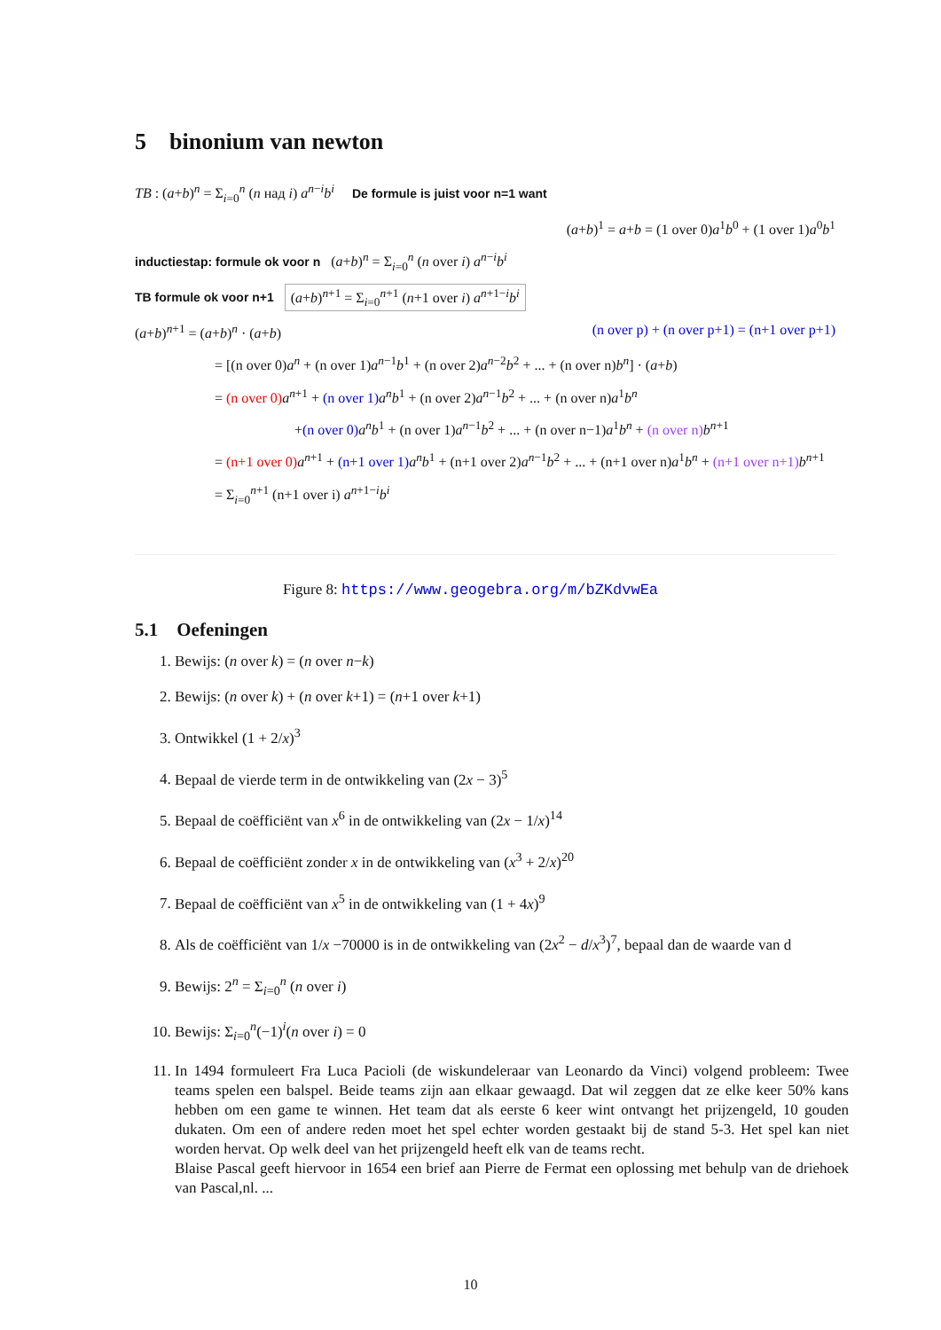5 binonium van newton
TB : (a+b)<sup>n</sup> = Σ<sub>i=0</sub><sup>n</sup> (n над i) a<sup>n−i</sup>b<sup>i</sup> De formule is juist voor n=1 want
(a+b)<sup>1</sup> = a+b = (1 over 0)a<sup>1</sup>b<sup>0</sup> + (1 over 1)a<sup>0</sup>b<sup>1</sup>
inductiestap: formule ok voor n (a+b)<sup>n</sup> = Σ<sub>i=0</sub><sup>n</sup> (n over i) a<sup>n−i</sup>b<sup>i</sup>
TB formule ok voor n+1 (a+b)<sup>n+1</sup> = Σ<sub>i=0</sub><sup>n+1</sup> (n+1 over i) a<sup>n+1−i</sup>b<sup>i</sup>
(a+b)<sup>n+1</sup> = (a+b)<sup>n</sup> · (a+b) (n over p) + (n over p+1) = (n+1 over p+1)
= [(n over 0)a<sup>n</sup> + (n over 1)a<sup>n−1</sup>b<sup>1</sup> + (n over 2)a<sup>n−2</sup>b<sup>2</sup> + ... + (n over n)b<sup>n</sup>] · (a+b)
= (n over 0) a<sup>n+1</sup> + (n over 1) a<sup>n</sup>b<sup>1</sup> + (n over 2)a<sup>n−1</sup>b<sup>2</sup> + ... + (n over n)a<sup>1</sup>b<sup>n</sup>
+(n over 0) a<sup>n</sup>b<sup>1</sup> + (n over 1)a<sup>n−1</sup>b<sup>2</sup> + ... + (n over n−1)a<sup>1</sup>b<sup>n</sup> + (n over n) b<sup>n+1</sup>
= (n+1 over 0) a<sup>n+1</sup> + (n+1 over 1) a<sup>n</sup>b<sup>1</sup> + (n+1 over 2)a<sup>n−1</sup>b<sup>2</sup> + ... + (n+1 over n)a<sup>1</sup>b<sup>n</sup> + (n+1 over n+1) b<sup>n+1</sup>
= Σ<sub>i=0</sub><sup>n+1</sup> (n+1 over i) a<sup>n+1−i</sup>b<sup>i</sup>
Figure 8: https://www.geogebra.org/m/bZKdvwEa
5.1 Oefeningen
1. Bewijs: (n over k) = (n over n−k)
2. Bewijs: (n over k) + (n over k+1) = (n+1 over k+1)
3. Ontwikkel (1 + 2/x)<sup>3</sup>
4. Bepaal de vierde term in de ontwikkeling van (2x − 3)<sup>5</sup>
5. Bepaal de coëfficiënt van x<sup>6</sup> in de ontwikkeling van (2x − 1/x)<sup>14</sup>
6. Bepaal de coëfficiënt zonder x in de ontwikkeling van (x<sup>3</sup> + 2/x)<sup>20</sup>
7. Bepaal de coëfficiënt van x<sup>5</sup> in de ontwikkeling van (1 + 4x)<sup>9</sup>
8. Als de coëfficiënt van 1/x −70000 is in de ontwikkeling van (2x<sup>2</sup> − d/x<sup>3</sup>)<sup>7</sup>, bepaal dan de waarde van d
9. Bewijs: 2<sup>n</sup> = Σ<sub>i=0</sub><sup>n</sup> (n over i)
10. Bewijs: Σ<sub>i=0</sub><sup>n</sup>(−1)<sup>i</sup>(n over i) = 0
11. In 1494 formuleert Fra Luca Pacioli (de wiskundeleraar van Leonardo da Vinci) volgend probleem: Twee teams spelen een balspel. Beide teams zijn aan elkaar gewaagd. Dat wil zeggen dat ze elke keer 50% kans hebben om een game te winnen. Het team dat als eerste 6 keer wint ontvangt het prijzengeld, 10 gouden dukaten. Om een of andere reden moet het spel echter worden gestaakt bij de stand 5-3. Het spel kan niet worden hervat. Op welk deel van het prijzengeld heeft elk van de teams recht.
Blaise Pascal geeft hiervoor in 1654 een brief aan Pierre de Fermat een oplossing met behulp van de driehoek van Pascal,nl. ...
10